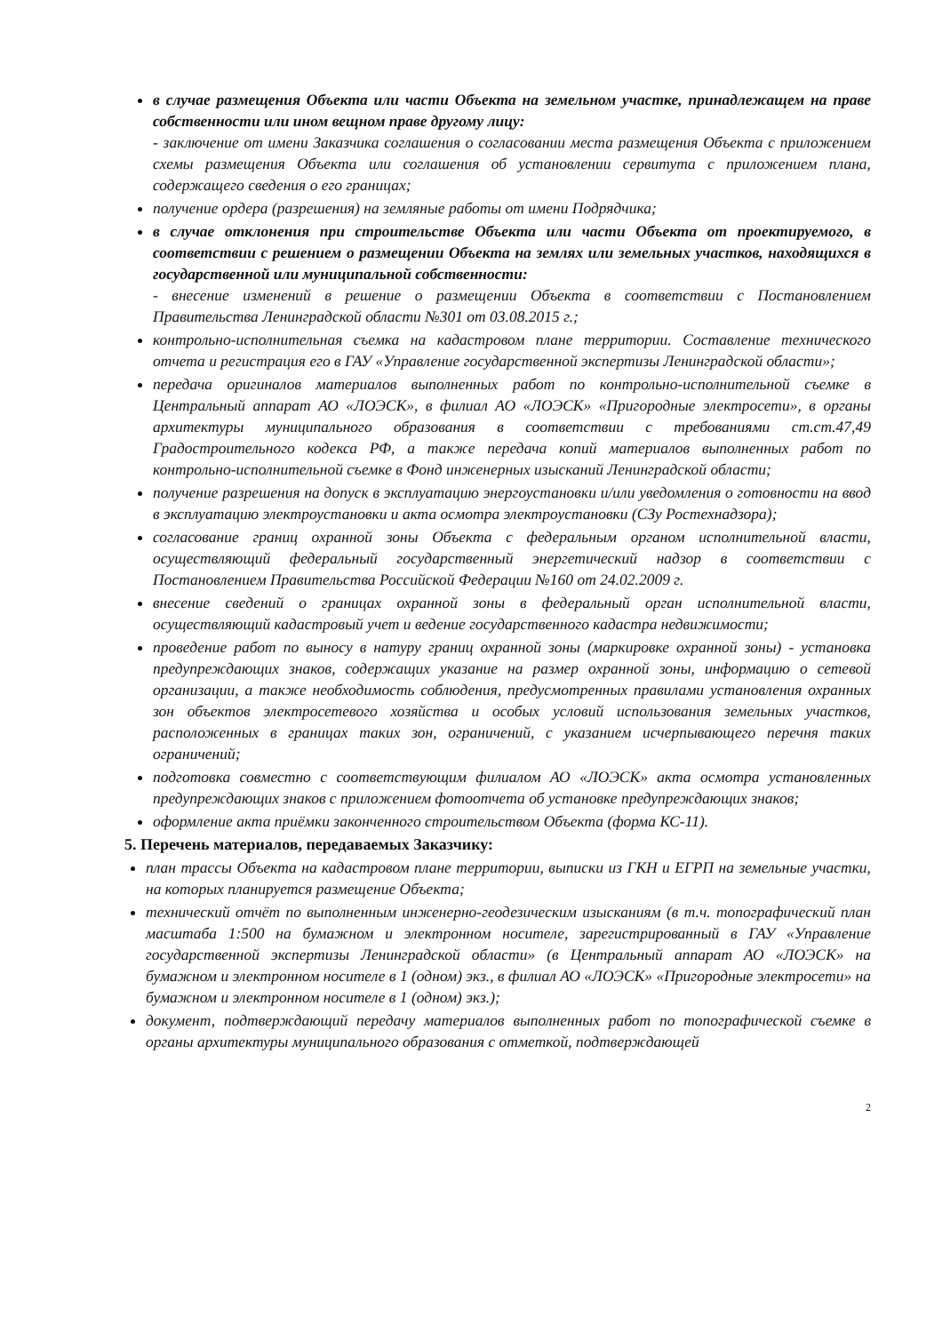в случае размещения Объекта или части Объекта на земельном участке, принадлежащем на праве собственности или ином вещном праве другому лицу:
- заключение от имени Заказчика соглашения о согласовании места размещения Объекта с приложением схемы размещения Объекта или соглашения об установлении сервитута с приложением плана, содержащего сведения о его границах;
получение ордера (разрешения) на земляные работы от имени Подрядчика;
в случае отклонения при строительстве Объекта или части Объекта от проектируемого, в соответствии с решением о размещении Объекта на землях или земельных участков, находящихся в государственной или муниципальной собственности:
- внесение изменений в решение о размещении Объекта в соответствии с Постановлением Правительства Ленинградской области №301 от 03.08.2015 г.;
контрольно-исполнительная съемка на кадастровом плане территории. Составление технического отчета и регистрация его в ГАУ «Управление государственной экспертизы Ленинградской области»;
передача оригиналов материалов выполненных работ по контрольно-исполнительной съемке в Центральный аппарат АО «ЛОЭСК», в филиал АО «ЛОЭСК» «Пригородные электросети», в органы архитектуры муниципального образования в соответствии с требованиями ст.ст.47,49 Градостроительного кодекса РФ, а также передача копий материалов выполненных работ по контрольно-исполнительной съемке в Фонд инженерных изысканий Ленинградской области;
получение разрешения на допуск в эксплуатацию энергоустановки и/или уведомления о готовности на ввод в эксплуатацию электроустановки и акта осмотра электроустановки (СЗу Ростехнадзора);
согласование границ охранной зоны Объекта с федеральным органом исполнительной власти, осуществляющий федеральный государственный энергетический надзор в соответствии с Постановлением Правительства Российской Федерации №160 от 24.02.2009 г.
внесение сведений о границах охранной зоны в федеральный орган исполнительной власти, осуществляющий кадастровый учет и ведение государственного кадастра недвижимости;
проведение работ по выносу в натуру границ охранной зоны (маркировке охранной зоны) - установка предупреждающих знаков, содержащих указание на размер охранной зоны, информацию о сетевой организации, а также необходимость соблюдения, предусмотренных правилами установления охранных зон объектов электросетевого хозяйства и особых условий использования земельных участков, расположенных в границах таких зон, ограничений, с указанием исчерпывающего перечня таких ограничений;
подготовка совместно с соответствующим филиалом АО «ЛОЭСК» акта осмотра установленных предупреждающих знаков с приложением фотоотчета об установке предупреждающих знаков;
оформление акта приёмки законченного строительством Объекта (форма КС-11).
5. Перечень материалов, передаваемых Заказчику:
план трассы Объекта на кадастровом плане территории, выписки из ГКН и ЕГРП на земельные участки, на которых планируется размещение Объекта;
технический отчёт по выполненным инженерно-геодезическим изысканиям (в т.ч. топографический план масштаба 1:500 на бумажном и электронном носителе, зарегистрированный в ГАУ «Управление государственной экспертизы Ленинградской области» (в Центральный аппарат АО «ЛОЭСК» на бумажном и электронном носителе в 1 (одном) экз., в филиал АО «ЛОЭСК» «Пригородные электросети» на бумажном и электронном носителе в 1 (одном) экз.);
документ, подтверждающий передачу материалов выполненных работ по топографической съемке в органы архитектуры муниципального образования с отметкой, подтверждающей
2